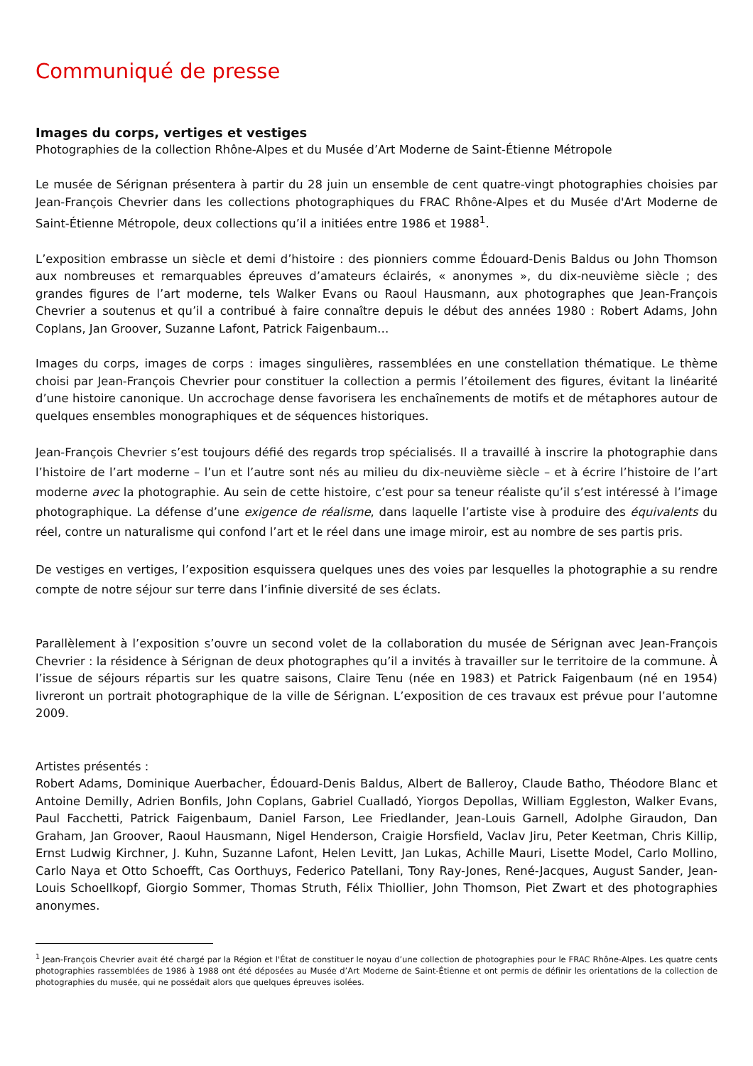Communiqué de presse
Images du corps, vertiges et vestiges
Photographies de la collection Rhône-Alpes et du Musée d’Art Moderne de Saint-Étienne Métropole
Le musée de Sérignan présentera à partir du 28 juin un ensemble de cent quatre-vingt photographies choisies par Jean-François Chevrier dans les collections photographiques du FRAC Rhône-Alpes et du Musée d'Art Moderne de Saint-Étienne Métropole, deux collections qu’il a initiées entre 1986 et 1988<sup>1</sup>.
L’exposition embrasse un siècle et demi d’histoire : des pionniers comme Édouard-Denis Baldus ou John Thomson aux nombreuses et remarquables épreuves d’amateurs éclairés, « anonymes », du dix-neuvième siècle ; des grandes figures de l’art moderne, tels Walker Evans ou Raoul Hausmann, aux photographes que Jean-François Chevrier a soutenus et qu’il a contribué à faire connaître depuis le début des années 1980 : Robert Adams, John Coplans, Jan Groover, Suzanne Lafont, Patrick Faigenbaum…
Images du corps, images de corps : images singulières, rassemblées en une constellation thématique. Le thème choisi par Jean-François Chevrier pour constituer la collection a permis l’étoilement des figures, évitant la linéarité d’une histoire canonique. Un accrochage dense favorisera les enchaînements de motifs et de métaphores autour de quelques ensembles monographiques et de séquences historiques.
Jean-François Chevrier s’est toujours défié des regards trop spécialisés. Il a travaillé à inscrire la photographie dans l’histoire de l’art moderne – l’un et l’autre sont nés au milieu du dix-neuvième siècle – et à écrire l’histoire de l’art moderne avec la photographie. Au sein de cette histoire, c’est pour sa teneur réaliste qu’il s’est intéressé à l’image photographique. La défense d’une exigence de réalisme, dans laquelle l’artiste vise à produire des équivalents du réel, contre un naturalisme qui confond l’art et le réel dans une image miroir, est au nombre de ses partis pris.
De vestiges en vertiges, l’exposition esquissera quelques unes des voies par lesquelles la photographie a su rendre compte de notre séjour sur terre dans l’infinie diversité de ses éclats.
Parallèlement à l’exposition s’ouvre un second volet de la collaboration du musée de Sérignan avec Jean-François Chevrier : la résidence à Sérignan de deux photographes qu’il a invités à travailler sur le territoire de la commune. À l’issue de séjours répartis sur les quatre saisons, Claire Tenu (née en 1983) et Patrick Faigenbaum (né en 1954) livreront un portrait photographique de la ville de Sérignan. L’exposition de ces travaux est prévue pour l’automne 2009.
Artistes présentés :
Robert Adams, Dominique Auerbacher, Édouard-Denis Baldus, Albert de Balleroy, Claude Batho, Théodore Blanc et Antoine Demilly, Adrien Bonfils, John Coplans, Gabriel Cualladó, Yiorgos Depollas, William Eggleston, Walker Evans, Paul Facchetti, Patrick Faigenbaum, Daniel Farson, Lee Friedlander, Jean-Louis Garnell, Adolphe Giraudon, Dan Graham, Jan Groover, Raoul Hausmann, Nigel Henderson, Craigie Horsfield, Vaclav Jiru, Peter Keetman, Chris Killip, Ernst Ludwig Kirchner, J. Kuhn, Suzanne Lafont, Helen Levitt, Jan Lukas, Achille Mauri, Lisette Model, Carlo Mollino, Carlo Naya et Otto Schoefft, Cas Oorthuys, Federico Patellani, Tony Ray-Jones, René-Jacques, August Sander, Jean-Louis Schoellkopf, Giorgio Sommer, Thomas Struth, Félix Thiollier, John Thomson, Piet Zwart et des photographies anonymes.
<sup>1</sup> Jean-François Chevrier avait été chargé par la Région et l'État de constituer le noyau d’une collection de photographies pour le FRAC Rhône-Alpes. Les quatre cents photographies rassemblées de 1986 à 1988 ont été déposées au Musée d’Art Moderne de Saint-Étienne et ont permis de définir les orientations de la collection de photographies du musée, qui ne possédait alors que quelques épreuves isolées.